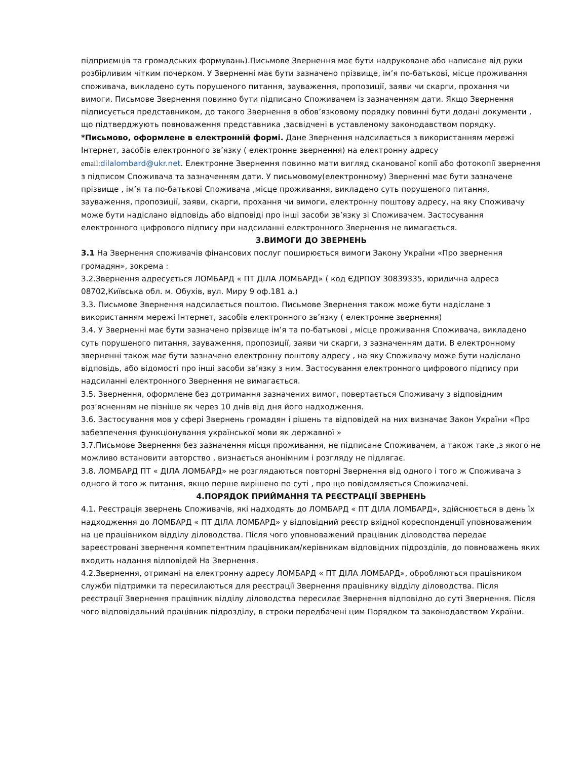підприємців та громадських формувань).Письмове Звернення має бути надруковане або написане від руки розбірливим чітким почерком. У Зверненні має бути зазначено прізвище, ім’я по-батькові, місце проживання споживача, викладено суть порушеного питання, зауваження, пропозиції, заяви чи скарги, прохання чи вимоги. Письмове Звернення повинно бути підписано Споживачем із зазначенням дати. Якщо Звернення підписується представником, до такого Звернення в обов’язковому порядку повинні бути додані документи , що підтверджують повноваження представника ,засвідчені в уставленому законодавством порядку.
*Письмово, оформлене в електронній формі. Дане Звернення надсилається з використанням мережі Інтернет, засобів електронного зв’язку ( електронне звернення) на електронну адресу email: dilalombard@ukr.net. Електронне Звернення повинно мати вигляд сканованої копії або фотокопії звернення з підписом Споживача та зазначенням дати. У письмовому(електронному) Зверненні має бути зазначене прізвище , ім’я та по-батькові Споживача ,місце проживання, викладено суть порушеного питання, зауваження, пропозиції, заяви, скарги, прохання чи вимоги, електронну поштову адресу, на яку Споживачу може бути надіслано відповідь або відповіді про інші засоби зв’язку зі Споживачем. Застосування електронного цифрового підпису при надсиланні електронного Звернення не вимагається.
3.ВИМОГИ ДО ЗВЕРНЕНЬ
3.1 На Звернення споживачів фінансових послуг поширюється вимоги Закону України «Про звернення громадян», зокрема :
3.2.Звернення адресується ЛОМБАРД « ПТ ДІЛА ЛОМБАРД» ( код ЄДРПОУ 30839335, юридична адреса 08702,Київська обл. м. Обухів, вул. Миру 9 оф.181 а.)
3.3. Письмове Звернення надсилається поштою. Письмове Звернення також може бути надіслане з використанням мережі Інтернет, засобів електронного зв’язку ( електронне звернення)
3.4. У Зверненні має бути зазначено прізвище ім’я та по-батькові , місце проживання Споживача, викладено суть порушеного питання, зауваження, пропозиції, заяви чи скарги, з зазначенням дати. В електронному зверненні також має бути зазначено електронну поштову адресу , на яку Споживачу може бути надіслано відповідь, або відомості про інші засоби зв’язку з ним. Застосування електронного цифрового підпису при надсиланні електронного Звернення не вимагається.
3.5. Звернення, оформлене без дотримання зазначених вимог, повертається Споживачу з відповідним роз’ясненням не пізніше як через 10 днів від дня його надходження.
3.6. Застосування мов у сфері Звернень громадян і рішень та відповідей на них визначає Закон України «Про забезпечення функціонування української мови як державної »
3.7.Письмове Звернення без зазначення місця проживання, не підписане Споживачем, а також таке ,з якого не можливо встановити авторство , визнається анонімним і розгляду не підлягає.
3.8. ЛОМБАРД ПТ « ДІЛА ЛОМБАРД» не розглядаються повторні Звернення від одного і того ж Споживача з одного й того ж питання, якщо перше вирішено по суті , про що повідомляється Споживачеві.
4.ПОРЯДОК ПРИЙМАННЯ ТА РЕЄСТРАЦІЇ ЗВЕРНЕНЬ
4.1. Реєстрація звернень Споживачів, які надходять до ЛОМБАРД « ПТ ДІЛА ЛОМБАРД», здійснюється в день їх надходження до ЛОМБАРД « ПТ ДІЛА ЛОМБАРД» у відповідний реєстр вхідної кореспонденції уповноваженим на це працівником відділу діловодства. Після чого уповноважений працівник діловодства передає зареєстровані звернення компетентним працівникам/керівникам відповідних підрозділів, до повноважень яких входить надання відповідей На Звернення.
4.2.Звернення, отримані на електронну адресу ЛОМБАРД « ПТ ДІЛА ЛОМБАРД», обробляються працівником служби підтримки та пересилаються для реєстрації Звернення працівнику відділу діловодства. Після реєстрації Звернення працівник відділу діловодства пересилає Звернення відповідно до суті Звернення. Після чого відповідальний працівник підрозділу, в строки передбачені цим Порядком та законодавством України.